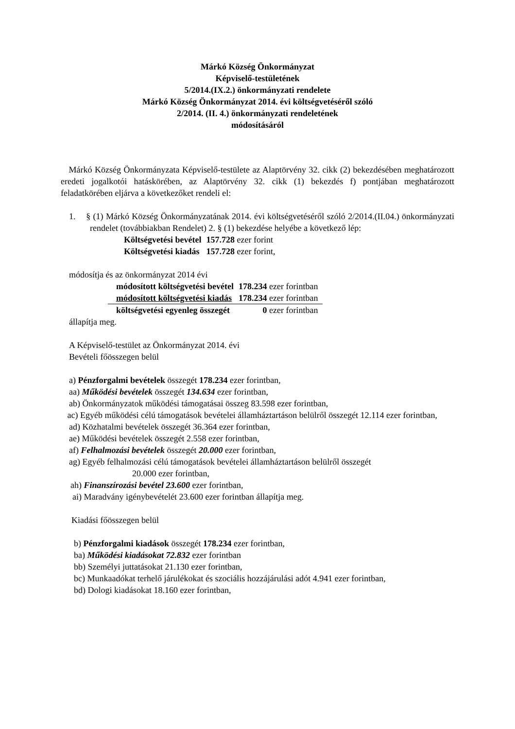Márkó Község Önkormányzat
Képviselő-testületének
5/2014.(IX.2.) önkormányzati rendelete
Márkó Község Önkormányzat 2014. évi költségvetéséről szóló
2/2014. (II. 4.) önkormányzati rendeletének
módosításáról
Márkó Község Önkormányzata Képviselő-testülete az Alaptörvény 32. cikk (2) bekezdésében meghatározott eredeti jogalkotói hatáskörében, az Alaptörvény 32. cikk (1) bekezdés f) pontjában meghatározott feladatkörében eljárva a következőket rendeli el:
1. § (1) Márkó Község Önkormányzatának 2014. évi költségvetéséről szóló 2/2014.(II.04.) önkormányzati rendelet (továbbiakban Rendelet) 2. § (1) bekezdése helyébe a következő lép:
| Költségvetési bevétel | 157.728 ezer forint |
| Költségvetési kiadás | 157.728 ezer forint, |
módosítja és az önkormányzat 2014 évi
| módosított költségvetési bevétel | 178.234 ezer forintban |
| módosított költségvetési kiadás | 178.234 ezer forintban |
| költségvetési egyenleg összegét | 0 ezer forintban |
állapítja meg.
A Képviselő-testület az Önkormányzat 2014. évi
Bevételi főösszegen belül
a) Pénzforgalmi bevételek összegét 178.234 ezer forintban,
aa) Működési bevételek összegét 134.634 ezer forintban,
ab) Önkormányzatok működési támogatásai összeg 83.598 ezer forintban,
ac) Egyéb működési célú támogatások bevételei államháztartáson belülről összegét 12.114 ezer forintban,
ad) Közhatalmi bevételek összegét 36.364 ezer forintban,
ae) Működési bevételek összegét 2.558 ezer forintban,
af) Felhalmozási bevételek összegét 20.000 ezer forintban,
ag) Egyéb felhalmozási célú támogatások bevételei államháztartáson belülről összegét
20.000 ezer forintban,
ah) Finanszírozási bevétel 23.600 ezer forintban,
ai) Maradvány igénybevételét 23.600 ezer forintban állapítja meg.
Kiadási főösszegen belül
b) Pénzforgalmi kiadások összegét 178.234 ezer forintban,
ba) Működési kiadásokat 72.832 ezer forintban
bb) Személyi juttatásokat 21.130 ezer forintban,
bc) Munkaadókat terhelő járulékokat és szociális hozzájárulási adót 4.941 ezer forintban,
bd) Dologi kiadásokat 18.160 ezer forintban,